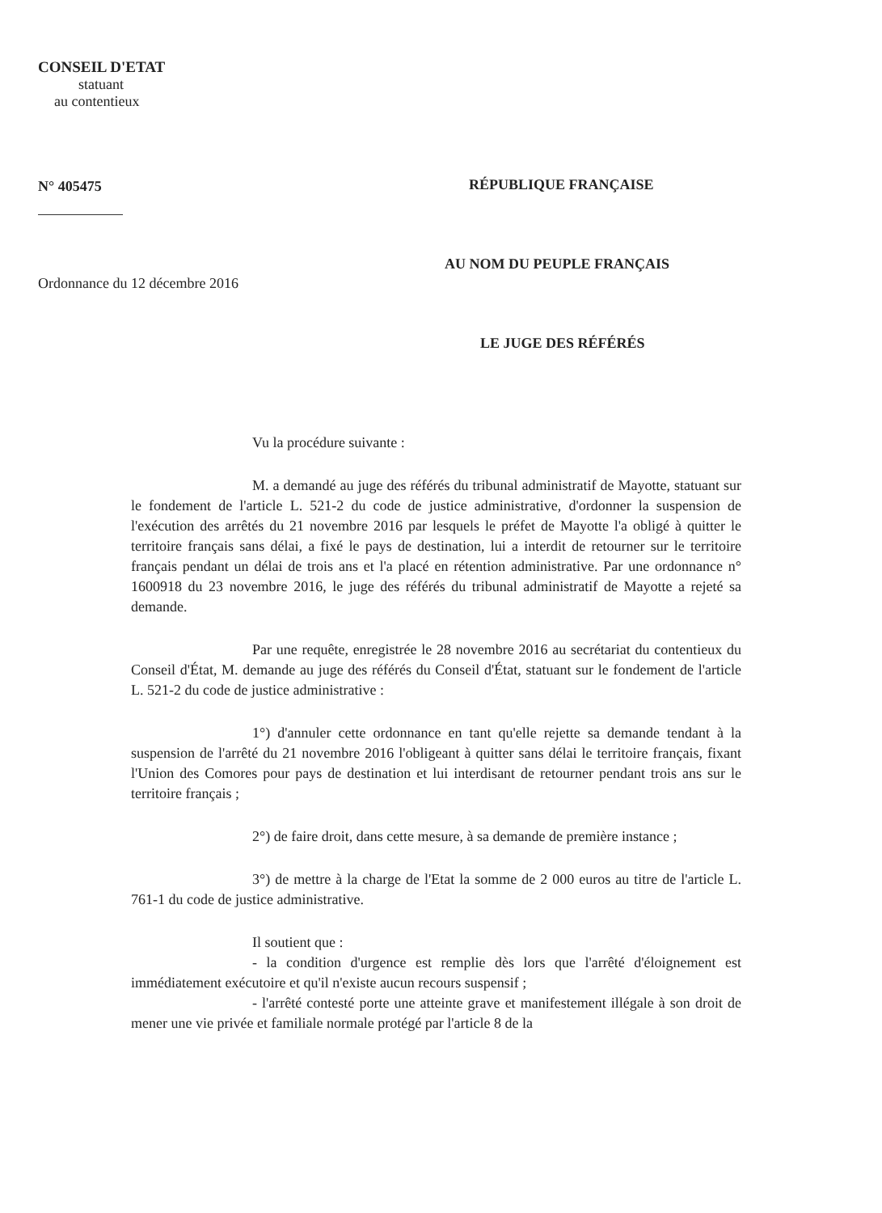CONSEIL D'ETAT
statuant
au contentieux
N° 405475
Ordonnance du 12 décembre 2016
RÉPUBLIQUE FRANÇAISE
AU NOM DU PEUPLE FRANÇAIS
LE JUGE DES RÉFÉRÉS
Vu la procédure suivante :
M. a demandé au juge des référés du tribunal administratif de Mayotte, statuant sur le fondement de l'article L. 521-2 du code de justice administrative, d'ordonner la suspension de l'exécution des arrêtés du 21 novembre 2016 par lesquels le préfet de Mayotte l'a obligé à quitter le territoire français sans délai, a fixé le pays de destination, lui a interdit de retourner sur le territoire français pendant un délai de trois ans et l'a placé en rétention administrative. Par une ordonnance n° 1600918 du 23 novembre 2016, le juge des référés du tribunal administratif de Mayotte a rejeté sa demande.
Par une requête, enregistrée le 28 novembre 2016 au secrétariat du contentieux du Conseil d'État, M. demande au juge des référés du Conseil d'État, statuant sur le fondement de l'article L. 521-2 du code de justice administrative :
1°) d'annuler cette ordonnance en tant qu'elle rejette sa demande tendant à la suspension de l'arrêté du 21 novembre 2016 l'obligeant à quitter sans délai le territoire français, fixant l'Union des Comores pour pays de destination et lui interdisant de retourner pendant trois ans sur le territoire français ;
2°) de faire droit, dans cette mesure, à sa demande de première instance ;
3°) de mettre à la charge de l'Etat la somme de 2 000 euros au titre de l'article L. 761-1 du code de justice administrative.
Il soutient que :
- la condition d'urgence est remplie dès lors que l'arrêté d'éloignement est immédiatement exécutoire et qu'il n'existe aucun recours suspensif ;
- l'arrêté contesté porte une atteinte grave et manifestement illégale à son droit de mener une vie privée et familiale normale protégé par l'article 8 de la